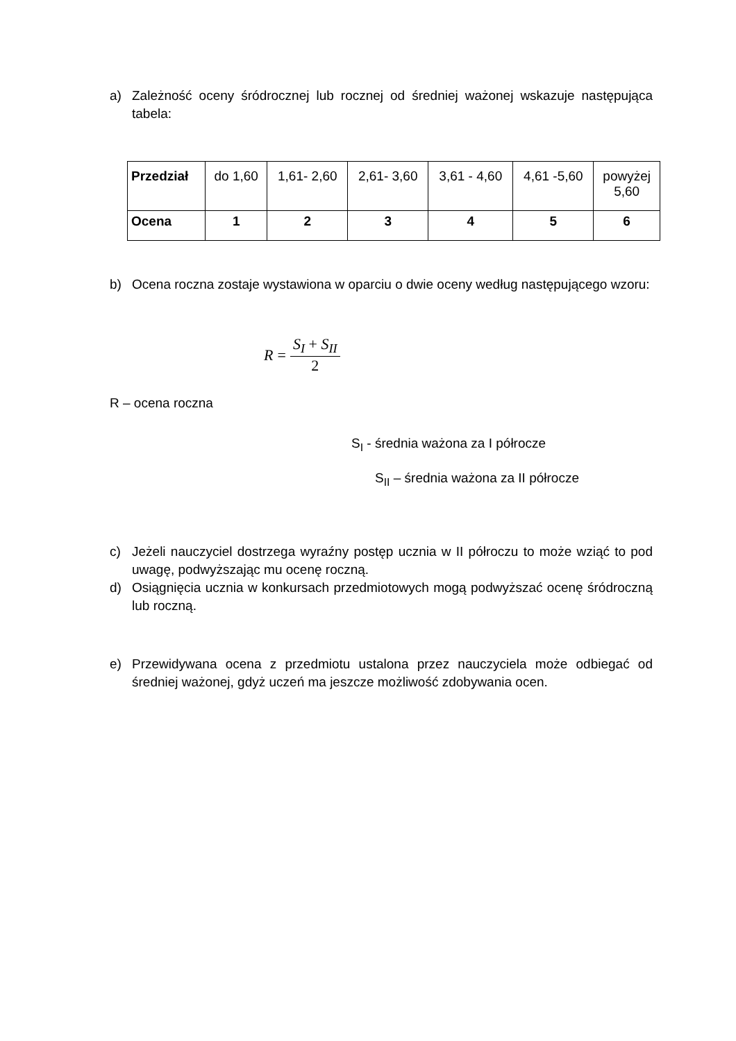a) Zależność oceny śródrocznej lub rocznej od średniej ważonej wskazuje następująca tabela:
| Przedział | do 1,60 | 1,61- 2,60 | 2,61- 3,60 | 3,61 - 4,60 | 4,61 -5,60 | powyżej 5,60 |
| Ocena | 1 | 2 | 3 | 4 | 5 | 6 |
b) Ocena roczna zostaje wystawiona w oparciu o dwie oceny według następującego wzoru:
R = S<sub>I</sub> + S<sub>II</sub> 2
R – ocena roczna
S<sub>I</sub> - średnia ważona za I półrocze
S<sub>II</sub> – średnia ważona za II półrocze
c) Jeżeli nauczyciel dostrzega wyraźny postęp ucznia w II półroczu to może wziąć to pod uwagę, podwyższając mu ocenę roczną.
d) Osiągnięcia ucznia w konkursach przedmiotowych mogą podwyższać ocenę śródroczną lub roczną.
e) Przewidywana ocena z przedmiotu ustalona przez nauczyciela może odbiegać od średniej ważonej, gdyż uczeń ma jeszcze możliwość zdobywania ocen.